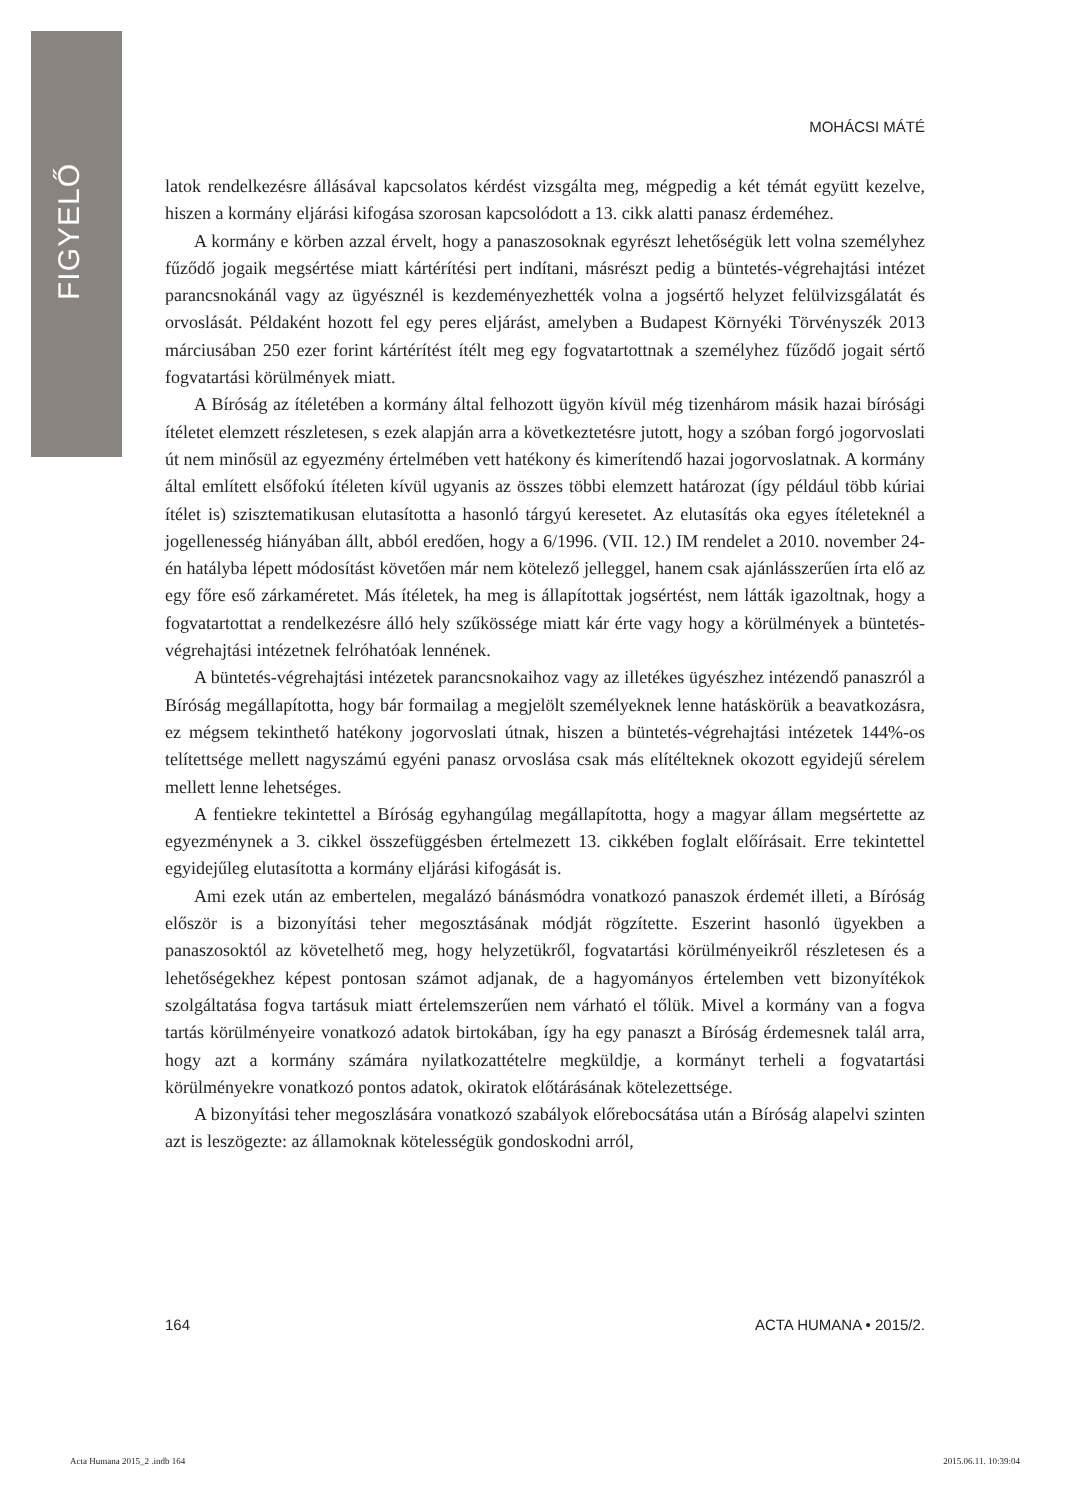FIGYELŐ
MOHÁCSI MÁTÉ
latok rendelkezésre állásával kapcsolatos kérdést vizsgálta meg, mégpedig a két témát együtt kezelve, hiszen a kormány eljárási kifogása szorosan kapcsolódott a 13. cikk alatti panasz érdeméhez.
A kormány e körben azzal érvelt, hogy a panaszosoknak egyrészt lehetőségük lett volna személyhez fűződő jogaik megsértése miatt kártérítési pert indítani, másrészt pedig a büntetés-végrehajtási intézet parancsnokánál vagy az ügyésznél is kezdeményezhették volna a jogsértő helyzet felülvizsgálatát és orvoslását. Példaként hozott fel egy peres eljárást, amelyben a Budapest Környéki Törvényszék 2013 márciusában 250 ezer forint kártérítést ítélt meg egy fogvatartottnak a személyhez fűződő jogait sértő fogvatartási körülmények miatt.
A Bíróság az ítéletében a kormány által felhozott ügyön kívül még tizenhárom másik hazai bírósági ítéletet elemzett részletesen, s ezek alapján arra a következtetésre jutott, hogy a szóban forgó jogorvoslati út nem minősül az egyezmény értelmében vett hatékony és kimerítendő hazai jogorvoslatnak. A kormány által említett elsőfokú ítéleten kívül ugyanis az összes többi elemzett határozat (így például több kúriai ítélet is) szisztematikusan elutasította a hasonló tárgyú keresetet. Az elutasítás oka egyes ítéleteknél a jogellenesség hiányában állt, abból eredően, hogy a 6/1996. (VII. 12.) IM rendelet a 2010. november 24-én hatályba lépett módosítást követően már nem kötelező jelleggel, hanem csak ajánlásszerűen írta elő az egy főre eső zárkaméretet. Más ítéletek, ha meg is állapítottak jogsértést, nem látták igazoltnak, hogy a fogvatartottat a rendelkezésre álló hely szűkössége miatt kár érte vagy hogy a körülmények a büntetés-végrehajtási intézetnek felróhatóak lennének.
A büntetés-végrehajtási intézetek parancsnokaihoz vagy az illetékes ügyészhez intézendő panaszról a Bíróság megállapította, hogy bár formailag a megjelölt személyeknek lenne hatáskörük a beavatkozásra, ez mégsem tekinthető hatékony jogorvoslati útnak, hiszen a büntetés-végrehajtási intézetek 144%-os telítettsége mellett nagyszámú egyéni panasz orvoslása csak más elítélteknek okozott egyidejű sérelem mellett lenne lehetséges.
A fentiekre tekintettel a Bíróság egyhangúlag megállapította, hogy a magyar állam megsértette az egyezménynek a 3. cikkel összefüggésben értelmezett 13. cikkében foglalt előírásait. Erre tekintettel egyidejűleg elutasította a kormány eljárási kifogását is.
Ami ezek után az embertelen, megalázó bánásmódra vonatkozó panaszok érdemét illeti, a Bíróság először is a bizonyítási teher megosztásának módját rögzítette. Eszerint hasonló ügyekben a panaszosoktól az követelhető meg, hogy helyzetükről, fogvatartási körülményeikről részletesen és a lehetőségekhez képest pontosan számot adjanak, de a hagyományos értelemben vett bizonyítékok szolgáltatása fogva tartásuk miatt értelemszerűen nem várható el tőlük. Mivel a kormány van a fogva tartás körülményeire vonatkozó adatok birtokában, így ha egy panaszt a Bíróság érdemesnek talál arra, hogy azt a kormány számára nyilatkozattételre megküldje, a kormányt terheli a fogvatartási körülményekre vonatkozó pontos adatok, okiratok előtárásának kötelezettsége.
A bizonyítási teher megoszlására vonatkozó szabályok előrebocsátása után a Bíróság alapelvi szinten azt is leszögezte: az államoknak kötelességük gondoskodni arról,
164 ACTA HUMANA • 2015/2.
Acta Humana 2015_2 .indb 164 2015.06.11. 10:39:04